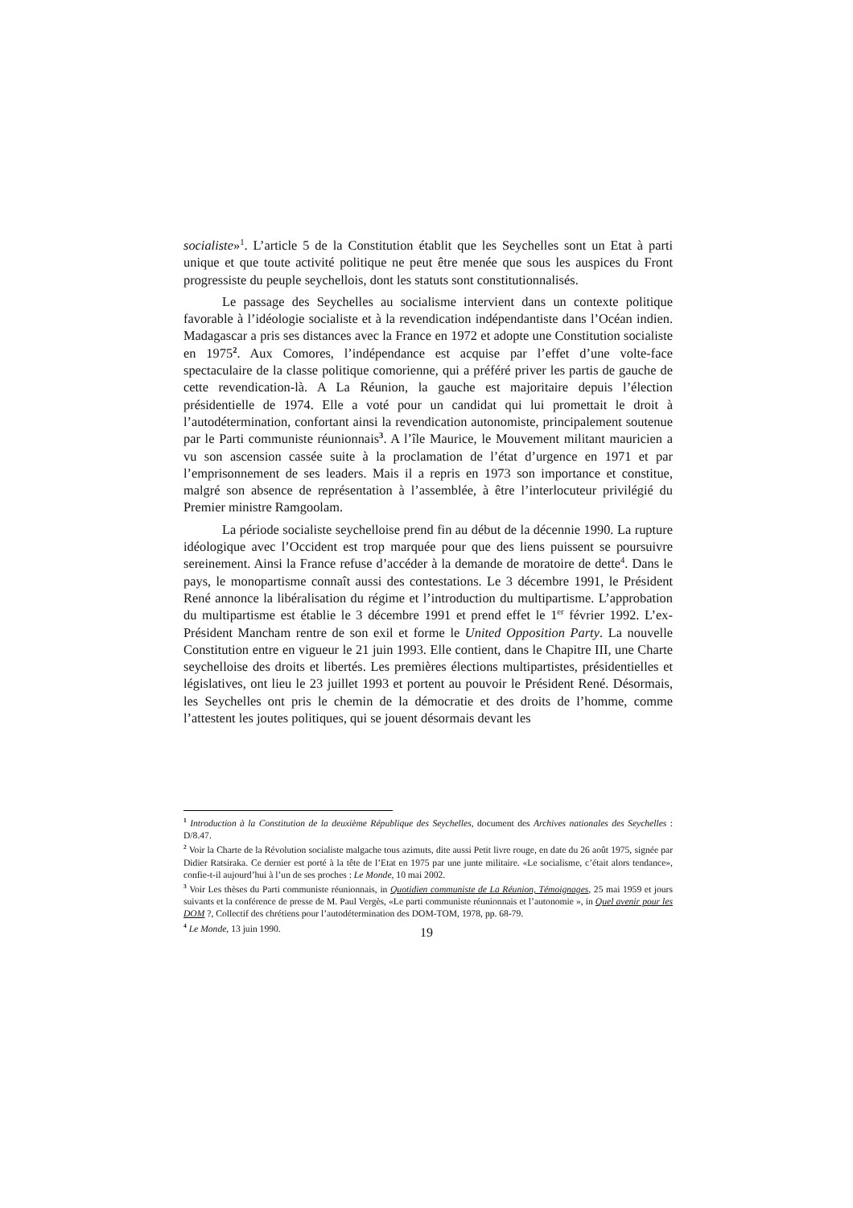socialiste»<sup>1</sup>. L’article 5 de la Constitution établit que les Seychelles sont un Etat à parti unique et que toute activité politique ne peut être menée que sous les auspices du Front progressiste du peuple seychellois, dont les statuts sont constitutionnalisés.
Le passage des Seychelles au socialisme intervient dans un contexte politique favorable à l’idéologie socialiste et à la revendication indépendantiste dans l’Océan indien. Madagascar a pris ses distances avec la France en 1972 et adopte une Constitution socialiste en 1975<sup>2</sup>. Aux Comores, l’indépendance est acquise par l’effet d’une volte-face spectaculaire de la classe politique comorienne, qui a préféré priver les partis de gauche de cette revendication-là. A La Réunion, la gauche est majoritaire depuis l’élection présidentielle de 1974. Elle a voté pour un candidat qui lui promettait le droit à l’autodétermination, confortant ainsi la revendication autonomiste, principalement soutenue par le Parti communiste réunionnais<sup>3</sup>. A l’île Maurice, le Mouvement militant mauricien a vu son ascension cassée suite à la proclamation de l’état d’urgence en 1971 et par l’emprisonnement de ses leaders. Mais il a repris en 1973 son importance et constitue, malgré son absence de représentation à l’assemblée, à être l’interlocuteur privilégié du Premier ministre Ramgoolam.
La période socialiste seychelloise prend fin au début de la décennie 1990. La rupture idéologique avec l’Occident est trop marquée pour que des liens puissent se poursuivre sereinement. Ainsi la France refuse d’accéder à la demande de moratoire de dette<sup>4</sup>. Dans le pays, le monopartisme connaît aussi des contestations. Le 3 décembre 1991, le Président René annonce la libéralisation du régime et l’introduction du multipartisme. L’approbation du multipartisme est établie le 3 décembre 1991 et prend effet le 1<sup>er</sup> février 1992. L’ex-Président Mancham rentre de son exil et forme le United Opposition Party. La nouvelle Constitution entre en vigueur le 21 juin 1993. Elle contient, dans le Chapitre III, une Charte seychelloise des droits et libertés. Les premières élections multipartistes, présidentielles et législatives, ont lieu le 23 juillet 1993 et portent au pouvoir le Président René. Désormais, les Seychelles ont pris le chemin de la démocratie et des droits de l’homme, comme l’attestent les joutes politiques, qui se jouent désormais devant les
<sup>1</sup> Introduction à la Constitution de la deuxième République des Seychelles, document des Archives nationales des Seychelles : D/8.47.
<sup>2</sup> Voir la Charte de la Révolution socialiste malgache tous azimuts, dite aussi Petit livre rouge, en date du 26 août 1975, signée par Didier Ratsiraka. Ce dernier est porté à la tête de l’Etat en 1975 par une junte militaire. «Le socialisme, c’était alors tendance», confie-t-il aujourd’hui à l’un de ses proches : Le Monde, 10 mai 2002.
<sup>3</sup> Voir Les thèses du Parti communiste réunionnais, in Quotidien communiste de La Réunion, Témoignages, 25 mai 1959 et jours suivants et la conférence de presse de M. Paul Vergès, «Le parti communiste réunionnais et l’autonomie », in Quel avenir pour les DOM ?, Collectif des chrétiens pour l’autodétermination des DOM-TOM, 1978, pp. 68-79.
<sup>4</sup> Le Monde, 13 juin 1990.
19